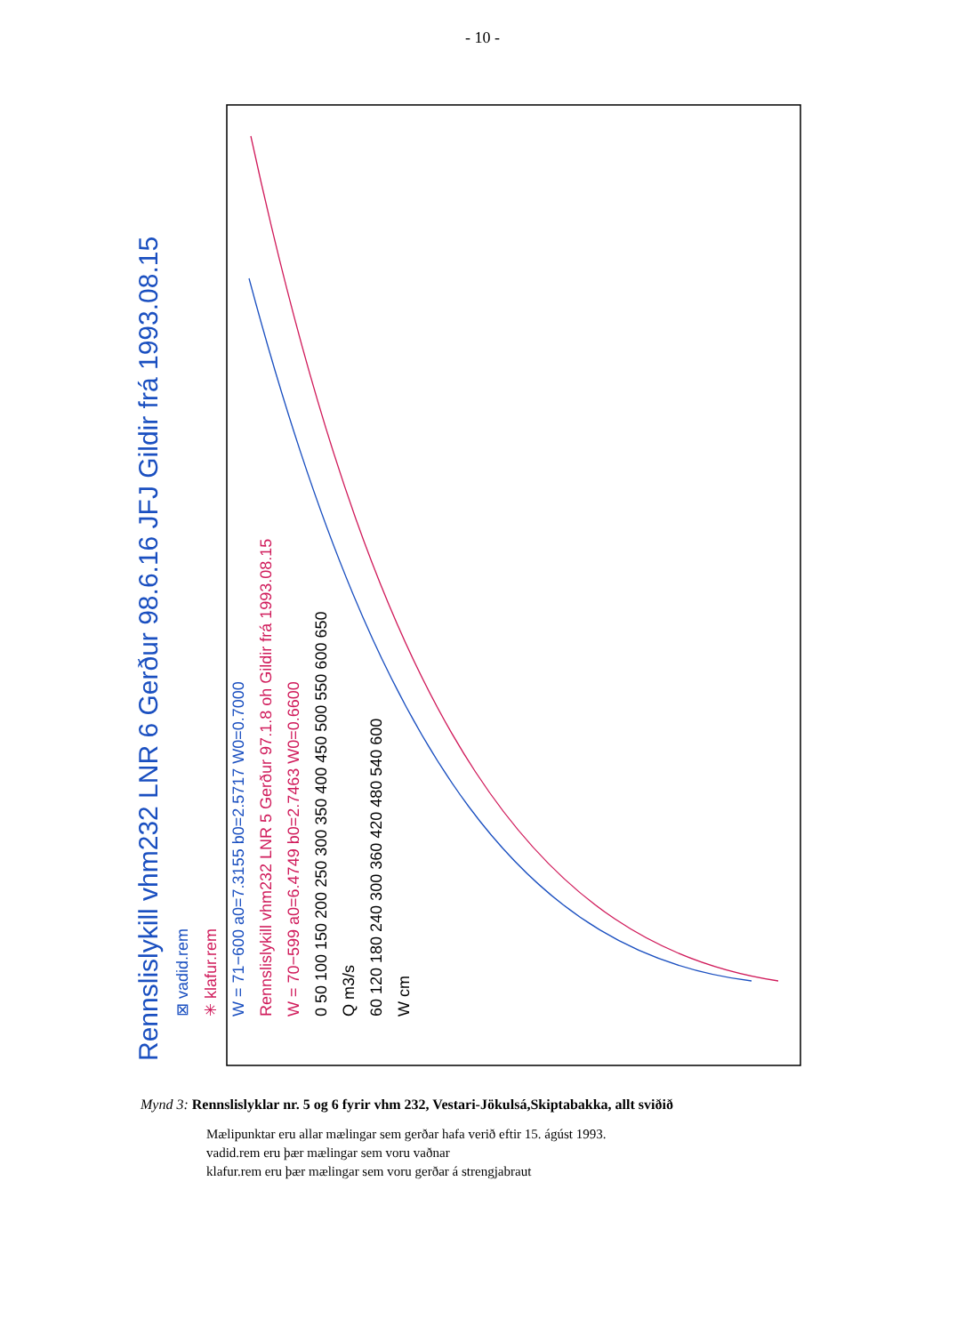- 10 -
Rennslislykill vhm232 LNR 6 Gerður 98.6.16 JFJ Gildir frá 1993.08.15
⊠ vadid.rem
✳ klafur.rem
W = 71−600 a0=7.3155 b0=2.5717 W0=0.7000
Rennslislykill vhm232 LNR 5 Gerður 97.1.8 oh Gildir frá 1993.08.15
W = 70−599 a0=6.4749 b0=2.7463 W0=0.6600
0 50 100 150 200 250 300 350 400 450 500 550 600 650
Q m3/s
60 120 180 240 300 360 420 480 540 600
W cm
Mynd 3: Rennslislyklar nr. 5 og 6 fyrir vhm 232, Vestari-Jökulsá,Skiptabakka, allt sviðið
Mælipunktar eru allar mælingar sem gerðar hafa verið eftir 15. ágúst 1993.
vadid.rem eru þær mælingar sem voru vaðnar
klafur.rem eru þær mælingar sem voru gerðar á strengjabraut